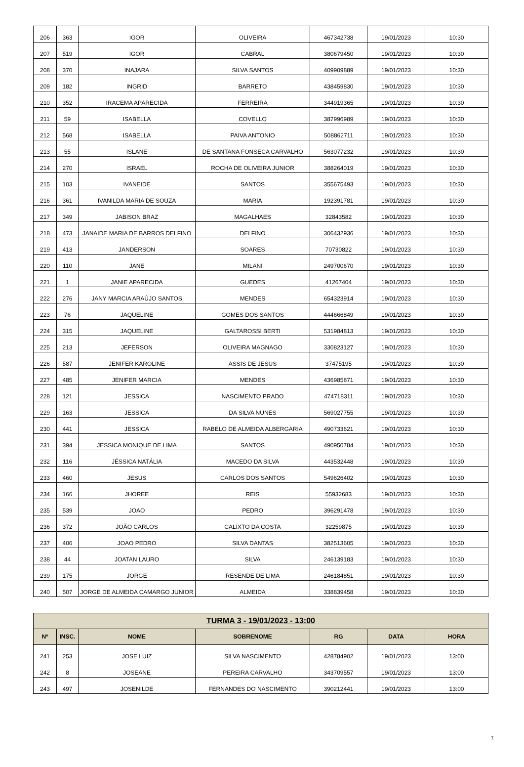| 206 | 363 | IGOR | OLIVEIRA | 467342738 | 19/01/2023 | 10:30 |
| 207 | 519 | IGOR | CABRAL | 380679450 | 19/01/2023 | 10:30 |
| 208 | 370 | INAJARA | SILVA SANTOS | 409909889 | 19/01/2023 | 10:30 |
| 209 | 182 | INGRID | BARRETO | 438459830 | 19/01/2023 | 10:30 |
| 210 | 352 | IRACEMA APARECIDA | FERREIRA | 344919365 | 19/01/2023 | 10:30 |
| 211 | 59 | ISABELLA | COVELLO | 387996989 | 19/01/2023 | 10:30 |
| 212 | 568 | ISABELLA | PAIVA ANTONIO | 508862711 | 19/01/2023 | 10:30 |
| 213 | 55 | ISLANE | DE SANTANA FONSECA CARVALHO | 563077232 | 19/01/2023 | 10:30 |
| 214 | 270 | ISRAEL | ROCHA DE OLIVEIRA JUNIOR | 388264019 | 19/01/2023 | 10:30 |
| 215 | 103 | IVANEIDE | SANTOS | 355675493 | 19/01/2023 | 10:30 |
| 216 | 361 | IVANILDA MARIA DE SOUZA | MARIA | 192391781 | 19/01/2023 | 10:30 |
| 217 | 349 | JABISON BRAZ | MAGALHAES | 32843582 | 19/01/2023 | 10:30 |
| 218 | 473 | JANAIDE MARIA DE BARROS DELFINO | DELFINO | 306432936 | 19/01/2023 | 10:30 |
| 219 | 413 | JANDERSON | SOARES | 70730822 | 19/01/2023 | 10:30 |
| 220 | 110 | JANE | MILANI | 249700670 | 19/01/2023 | 10:30 |
| 221 | 1 | JANIE APARECIDA | GUEDES | 41267404 | 19/01/2023 | 10:30 |
| 222 | 276 | JANY MARCIA ARAÚJO SANTOS | MENDES | 654323914 | 19/01/2023 | 10:30 |
| 223 | 76 | JAQUELINE | GOMES DOS SANTOS | 444666849 | 19/01/2023 | 10:30 |
| 224 | 315 | JAQUELINE | GALTAROSSI BERTI | 531984813 | 19/01/2023 | 10:30 |
| 225 | 213 | JEFERSON | OLIVEIRA MAGNAGO | 330823127 | 19/01/2023 | 10:30 |
| 226 | 587 | JENIFER KAROLINE | ASSIS DE JESUS | 37475195 | 19/01/2023 | 10:30 |
| 227 | 485 | JENIFER MARCIA | MENDES | 436985871 | 19/01/2023 | 10:30 |
| 228 | 121 | JESSICA | NASCIMENTO PRADO | 474718311 | 19/01/2023 | 10:30 |
| 229 | 163 | JESSICA | DA SILVA NUNES | 569027755 | 19/01/2023 | 10:30 |
| 230 | 441 | JESSICA | RABELO DE ALMEIDA ALBERGARIA | 490733621 | 19/01/2023 | 10:30 |
| 231 | 394 | JESSICA MONIQUE DE LIMA | SANTOS | 490950784 | 19/01/2023 | 10:30 |
| 232 | 116 | JÉSSICA NATÁLIA | MACEDO DA SILVA | 443532448 | 19/01/2023 | 10:30 |
| 233 | 460 | JESUS | CARLOS DOS SANTOS | 549626402 | 19/01/2023 | 10:30 |
| 234 | 166 | JHOREE | REIS | 55932683 | 19/01/2023 | 10:30 |
| 235 | 539 | JOAO | PEDRO | 396291478 | 19/01/2023 | 10:30 |
| 236 | 372 | JOÃO CARLOS | CALIXTO DA COSTA | 32259875 | 19/01/2023 | 10:30 |
| 237 | 406 | JOAO PEDRO | SILVA DANTAS | 382513605 | 19/01/2023 | 10:30 |
| 238 | 44 | JOATAN LAURO | SILVA | 246139183 | 19/01/2023 | 10:30 |
| 239 | 175 | JORGE | RESENDE DE LIMA | 246184851 | 19/01/2023 | 10:30 |
| 240 | 507 | JORGE DE ALMEIDA CAMARGO JUNIOR | ALMEIDA | 338839458 | 19/01/2023 | 10:30 |
| TURMA 3 - 19/01/2023 - 13:00 | | | | | | |
| --- | --- | --- | --- | --- | --- | --- |
| Nº | INSC. | NOME | SOBRENOME | RG | DATA | HORA |
| 241 | 253 | JOSE LUIZ | SILVA NASCIMENTO | 428784902 | 19/01/2023 | 13:00 |
| 242 | 8 | JOSEANE | PEREIRA CARVALHO | 343709557 | 19/01/2023 | 13:00 |
| 243 | 497 | JOSENILDE | FERNANDES DO NASCIMENTO | 390212441 | 19/01/2023 | 13:00 |
7